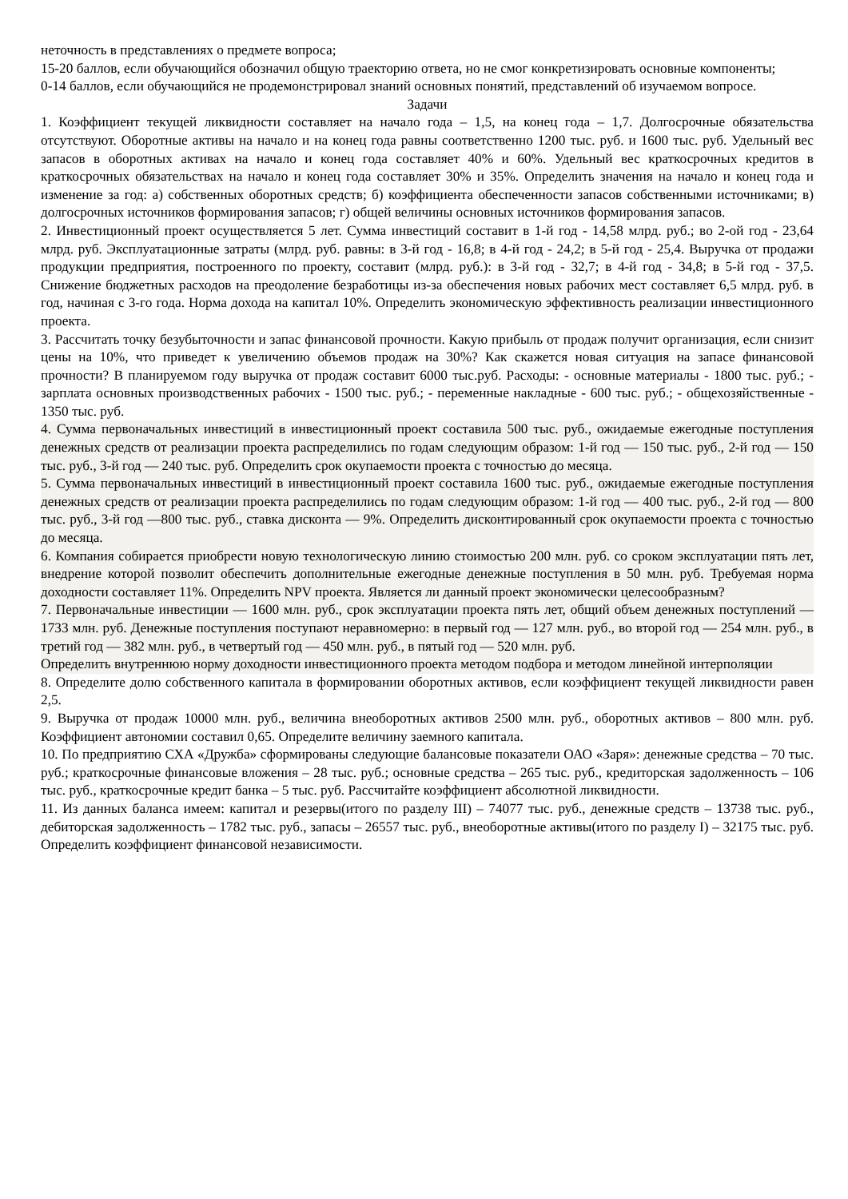неточность в представлениях о предмете вопроса;
15-20 баллов, если обучающийся обозначил общую траекторию ответа, но не смог конкретизировать основные компоненты;
0-14 баллов, если обучающийся не продемонстрировал знаний основных понятий, представлений об изучаемом вопросе.
Задачи
1. Коэффициент текущей ликвидности составляет на начало года – 1,5, на конец года – 1,7. Долгосрочные обязательства отсутствуют. Оборотные активы на начало и на конец года равны соответственно 1200 тыс. руб. и 1600 тыс. руб. Удельный вес запасов в оборотных активах на начало и конец года составляет 40% и 60%. Удельный вес краткосрочных кредитов в краткосрочных обязательствах на начало и конец года составляет 30% и 35%. Определить значения на начало и конец года и изменение за год: а) собственных оборотных средств; б) коэффициента обеспеченности запасов собственными источниками; в) долгосрочных источников формирования запасов; г) общей величины основных источников формирования запасов.
2. Инвестиционный проект осуществляется 5 лет. Сумма инвестиций составит в 1-й год - 14,58 млрд. руб.; во 2-ой год - 23,64 млрд. руб. Эксплуатационные затраты (млрд. руб. равны: в 3-й год - 16,8; в 4-й год - 24,2; в 5-й год - 25,4. Выручка от продажи продукции предприятия, построенного по проекту, составит (млрд. руб.): в 3-й год - 32,7; в 4-й год - 34,8; в 5-й год - 37,5. Снижение бюджетных расходов на преодоление безработицы из-за обеспечения новых рабочих мест составляет 6,5 млрд. руб. в год, начиная с 3-го года. Норма дохода на капитал 10%. Определить экономическую эффективность реализации инвестиционного проекта.
3. Рассчитать точку безубыточности и запас финансовой прочности. Какую прибыль от продаж получит организация, если снизит цены на 10%, что приведет к увеличению объемов продаж на 30%? Как скажется новая ситуация на запасе финансовой прочности? В планируемом году выручка от продаж составит 6000 тыс.руб. Расходы: - основные материалы - 1800 тыс. руб.; - зарплата основных производственных рабочих - 1500 тыс. руб.; - переменные накладные - 600 тыс. руб.; - общехозяйственные - 1350 тыс. руб.
4. Сумма первоначальных инвестиций в инвестиционный проект составила 500 тыс. руб., ожидаемые ежегодные поступления денежных средств от реализации проекта распределились по годам следующим образом: 1-й год — 150 тыс. руб., 2-й год — 150 тыс. руб., 3-й год — 240 тыс. руб. Определить срок окупаемости проекта с точностью до месяца.
5. Сумма первоначальных инвестиций в инвестиционный проект составила 1600 тыс. руб., ожидаемые ежегодные поступления денежных средств от реализации проекта распределились по годам следующим образом: 1-й год — 400 тыс. руб., 2-й год — 800 тыс. руб., 3-й год —800 тыс. руб., ставка дисконта — 9%. Определить дисконтированный срок окупаемости проекта с точностью до месяца.
6. Компания собирается приобрести новую технологическую линию стоимостью 200 млн. руб. со сроком эксплуатации пять лет, внедрение которой позволит обеспечить дополнительные ежегодные денежные поступления в 50 млн. руб. Требуемая норма доходности составляет 11%. Определить NPV проекта. Является ли данный проект экономически целесообразным?
7. Первоначальные инвестиции — 1600 млн. руб., срок эксплуатации проекта пять лет, общий объем денежных поступлений — 1733 млн. руб. Денежные поступления поступают неравномерно: в первый год — 127 млн. руб., во второй год — 254 млн. руб., в третий год — 382 млн. руб., в четвертый год — 450 млн. руб., в пятый год — 520 млн. руб.
Определить внутреннюю норму доходности инвестиционного проекта методом подбора и методом линейной интерполяции
8. Определите долю собственного капитала в формировании оборотных активов, если коэффициент текущей ликвидности равен 2,5.
9. Выручка от продаж 10000 млн. руб., величина внеоборотных активов 2500 млн. руб., оборотных активов – 800 млн. руб. Коэффициент автономии составил 0,65. Определите величину заемного капитала.
10. По предприятию СХА «Дружба» сформированы следующие балансовые показатели ОАО «Заря»: денежные средства – 70 тыс. руб.; краткосрочные финансовые вложения – 28 тыс. руб.; основные средства – 265 тыс. руб., кредиторская задолженность – 106 тыс. руб., краткосрочные кредит банка – 5 тыс. руб. Рассчитайте коэффициент абсолютной ликвидности.
11. Из данных баланса имеем: капитал и резервы(итого по разделу III) – 74077 тыс. руб., денежные средств – 13738 тыс. руб., дебиторская задолженность – 1782 тыс. руб., запасы – 26557 тыс. руб., внеоборотные активы(итого по разделу I) – 32175 тыс. руб. Определить коэффициент финансовой независимости.